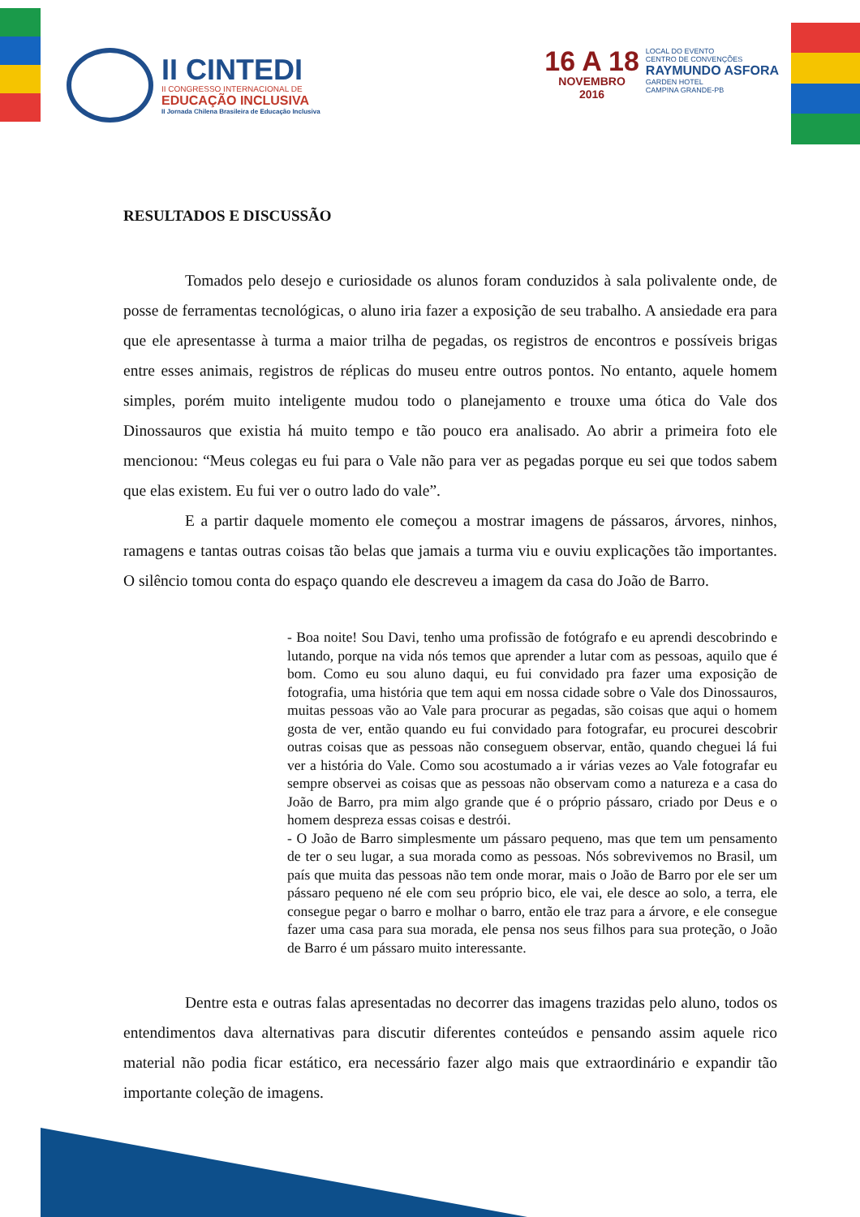II CINTEDI
II CONGRESSO INTERNACIONAL DE
EDUCAÇÃO INCLUSIVA
II Jornada Chilena Brasileira de Educação Inclusiva
16 A 18
NOVEMBRO
2016
LOCAL DO EVENTO
CENTRO DE CONVENÇÕES
RAYMUNDO ASFORA
GARDEN HOTEL
CAMPINA GRANDE-PB
RESULTADOS E DISCUSSÃO
Tomados pelo desejo e curiosidade os alunos foram conduzidos à sala polivalente onde, de posse de ferramentas tecnológicas, o aluno iria fazer a exposição de seu trabalho. A ansiedade era para que ele apresentasse à turma a maior trilha de pegadas, os registros de encontros e possíveis brigas entre esses animais, registros de réplicas do museu entre outros pontos. No entanto, aquele homem simples, porém muito inteligente mudou todo o planejamento e trouxe uma ótica do Vale dos Dinossauros que existia há muito tempo e tão pouco era analisado. Ao abrir a primeira foto ele mencionou: “Meus colegas eu fui para o Vale não para ver as pegadas porque eu sei que todos sabem que elas existem. Eu fui ver o outro lado do vale”.
E a partir daquele momento ele começou a mostrar imagens de pássaros, árvores, ninhos, ramagens e tantas outras coisas tão belas que jamais a turma viu e ouviu explicações tão importantes. O silêncio tomou conta do espaço quando ele descreveu a imagem da casa do João de Barro.
- Boa noite! Sou Davi, tenho uma profissão de fotógrafo e eu aprendi descobrindo e lutando, porque na vida nós temos que aprender a lutar com as pessoas, aquilo que é bom. Como eu sou aluno daqui, eu fui convidado pra fazer uma exposição de fotografia, uma história que tem aqui em nossa cidade sobre o Vale dos Dinossauros, muitas pessoas vão ao Vale para procurar as pegadas, são coisas que aqui o homem gosta de ver, então quando eu fui convidado para fotografar, eu procurei descobrir outras coisas que as pessoas não conseguem observar, então, quando cheguei lá fui ver a história do Vale. Como sou acostumado a ir várias vezes ao Vale fotografar eu sempre observei as coisas que as pessoas não observam como a natureza e a casa do João de Barro, pra mim algo grande que é o próprio pássaro, criado por Deus e o homem despreza essas coisas e destrói.
- O João de Barro simplesmente um pássaro pequeno, mas que tem um pensamento de ter o seu lugar, a sua morada como as pessoas. Nós sobrevivemos no Brasil, um país que muita das pessoas não tem onde morar, mais o João de Barro por ele ser um pássaro pequeno né ele com seu próprio bico, ele vai, ele desce ao solo, a terra, ele consegue pegar o barro e molhar o barro, então ele traz para a árvore, e ele consegue fazer uma casa para sua morada, ele pensa nos seus filhos para sua proteção, o João de Barro é um pássaro muito interessante.
Dentre esta e outras falas apresentadas no decorrer das imagens trazidas pelo aluno, todos os entendimentos dava alternativas para discutir diferentes conteúdos e pensando assim aquele rico material não podia ficar estático, era necessário fazer algo mais que extraordinário e expandir tão importante coleção de imagens.